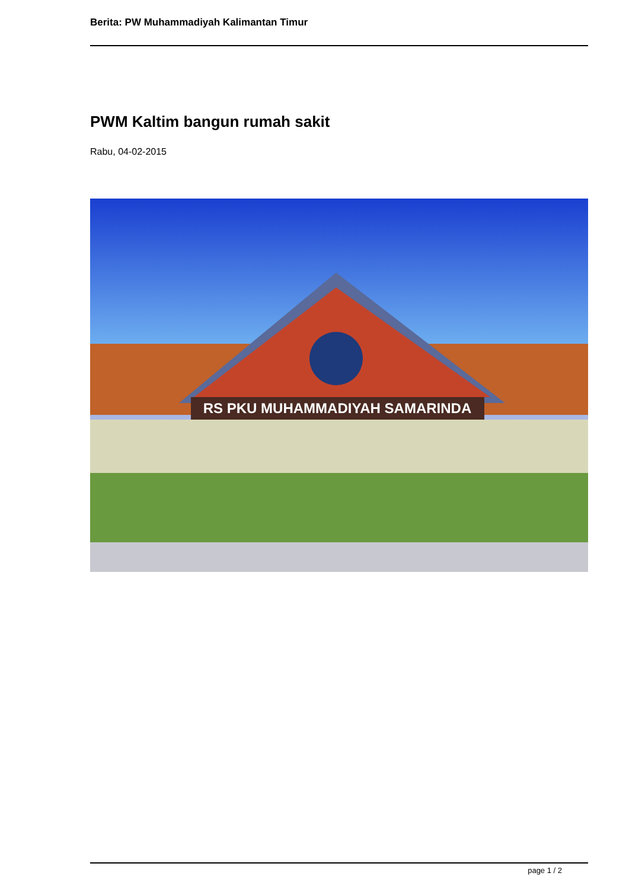Berita: PW Muhammadiyah Kalimantan Timur
PWM Kaltim bangun rumah sakit
Rabu, 04-02-2015
RS PKU MUHAMMADIYAH SAMARINDA
page 1 / 2